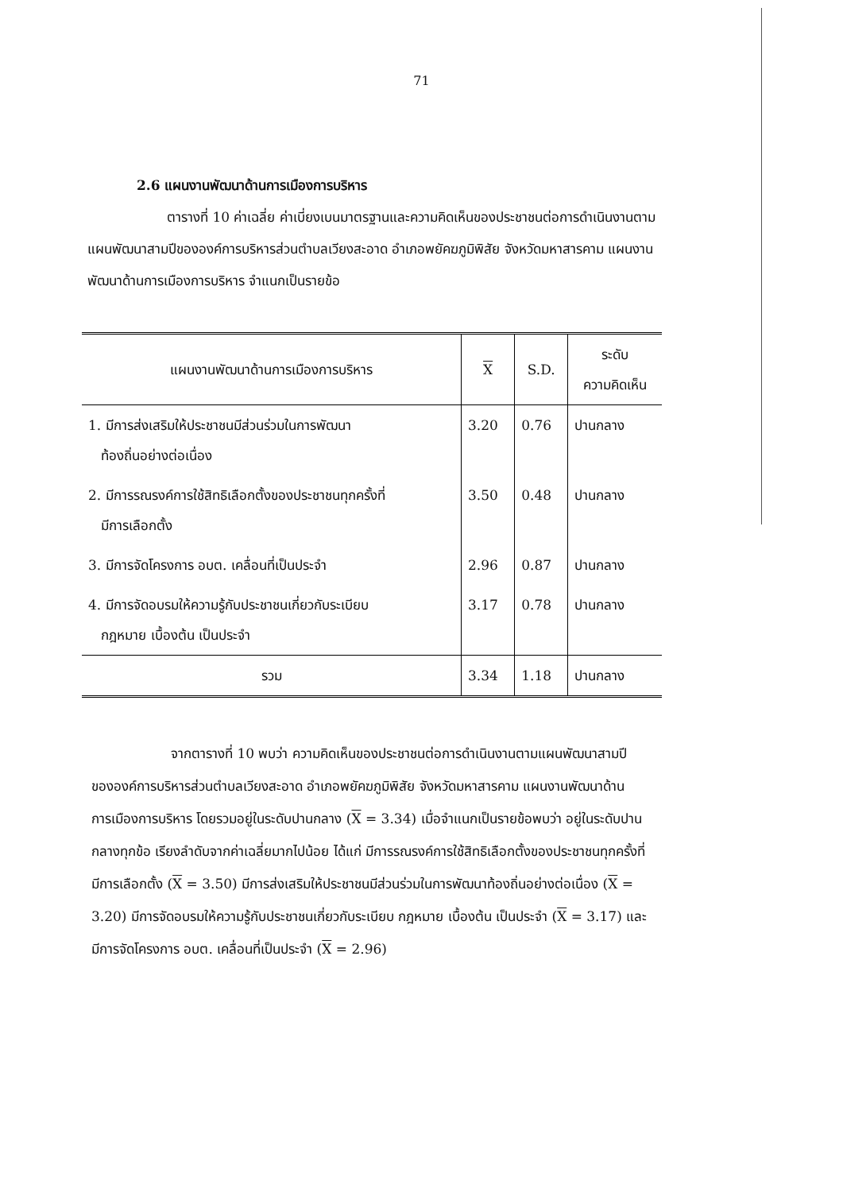71
2.6 แผนงานพัฒนาด้านการเมืองการบริหาร
ตารางที่ 10 ค่าเฉลี่ย ค่าเบี่ยงเบนมาตรฐานและความคิดเห็นของประชาชนต่อการดำเนินงานตามแผนพัฒนาสามปีขององค์การบริหารส่วนตำบลเวียงสะอาด อำเภอพยัคฆภูมิพิสัย จังหวัดมหาสารคาม แผนงานพัฒนาด้านการเมืองการบริหาร จำแนกเป็นรายข้อ
| แผนงานพัฒนาด้านการเมืองการบริหาร | X | S.D. | ระดับ ความคิดเห็น |
| --- | --- | --- | --- |
| 1. มีการส่งเสริมให้ประชาชนมีส่วนร่วมในการพัฒนา ท้องถิ่นอย่างต่อเนื่อง | 3.20 | 0.76 | ปานกลาง |
| 2. มีการรณรงค์การใช้สิทธิเลือกตั้งของประชาชนทุกครั้งที่ มีการเลือกตั้ง | 3.50 | 0.48 | ปานกลาง |
| 3. มีการจัดโครงการ อบต. เคลื่อนที่เป็นประจำ | 2.96 | 0.87 | ปานกลาง |
| 4. มีการจัดอบรมให้ความรู้กับประชาชนเกี่ยวกับระเบียบ กฎหมาย เบื้องต้น เป็นประจำ | 3.17 | 0.78 | ปานกลาง |
| รวม | 3.34 | 1.18 | ปานกลาง |
จากตารางที่ 10 พบว่า ความคิดเห็นของประชาชนต่อการดำเนินงานตามแผนพัฒนาสามปีขององค์การบริหารส่วนตำบลเวียงสะอาด อำเภอพยัคฆภูมิพิสัย จังหวัดมหาสารคาม แผนงานพัฒนาด้านการเมืองการบริหาร โดยรวมอยู่ในระดับปานกลาง (X = 3.34) เมื่อจำแนกเป็นรายข้อพบว่า อยู่ในระดับปานกลางทุกข้อ เรียงลำดับจากค่าเฉลี่ยมากไปน้อย ได้แก่ มีการรณรงค์การใช้สิทธิเลือกตั้งของประชาชนทุกครั้งที่มีการเลือกตั้ง (X = 3.50) มีการส่งเสริมให้ประชาชนมีส่วนร่วมในการพัฒนาท้องถิ่นอย่างต่อเนื่อง (X = 3.20) มีการจัดอบรมให้ความรู้กับประชาชนเกี่ยวกับระเบียบ กฎหมาย เบื้องต้น เป็นประจำ (X = 3.17) และมีการจัดโครงการ อบต. เคลื่อนที่เป็นประจำ (X = 2.96)